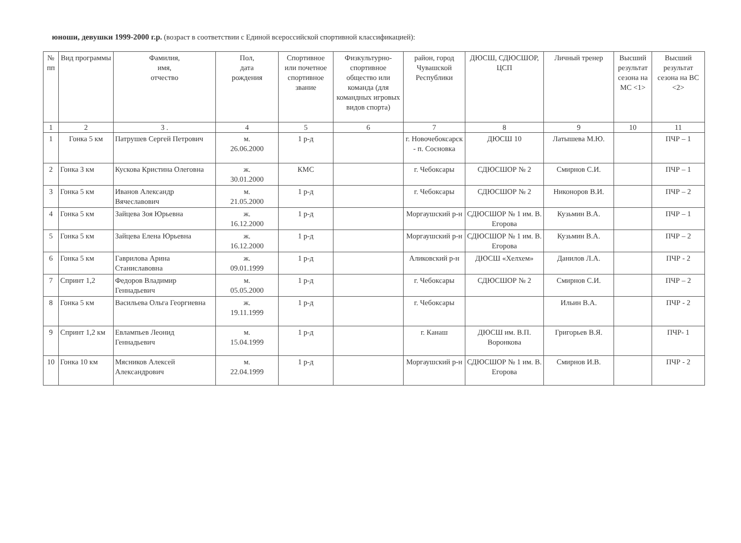юноши, девушки 1999-2000 г.р. (возраст в соответствии с Единой всероссийской спортивной классификацией):
| № пп | Вид программы | Фамилия, имя, отчество | Пол, дата рождения | Спортивное или почетное спортивное звание | Физкультурно-спортивное общество или команда (для командных игровых видов спорта) | район, город Чувашской Республики | ДЮСШ, СДЮСШОР, ЦСП | Личный тренер | Высший результат сезона на МС <1> | Высший результат сезона на ВС <2> |
| --- | --- | --- | --- | --- | --- | --- | --- | --- | --- | --- |
| 1 | 2 | 3 . | 4 | 5 | 6 | 7 | 8 | 9 | 10 | 11 |
| 1 | Гонка 5 км | Патрушев Сергей Петрович | м. 26.06.2000 | 1 р-д | | г. Новочебоксарск - п. Сосновка | ДЮСШ 10 | Латышева М.Ю. | | ПЧР – 1 |
| 2 | Гонка 3 км | Кускова Кристина Олеговна | ж. 30.01.2000 | КМС | | г. Чебоксары | СДЮСШОР № 2 | Смирнов С.И. | | ПЧР – 1 |
| 3 | Гонка 5 км | Иванов Александр Вячеславович | м. 21.05.2000 | 1 р-д | | г. Чебоксары | СДЮСШОР № 2 | Никоноров В.И. | | ПЧР – 2 |
| 4 | Гонка 5 км | Зайцева Зоя Юрьевна | ж. 16.12.2000 | 1 р-д | | Моргаушский р-н | СДЮСШОР № 1 им. В. Егорова | Кузьмин В.А. | | ПЧР – 1 |
| 5 | Гонка 5 км | Зайцева Елена Юрьевна | ж. 16.12.2000 | 1 р-д | | Моргаушский р-н | СДЮСШОР № 1 им. В. Егорова | Кузьмин В.А. | | ПЧР – 2 |
| 6 | Гонка 5 км | Гаврилова Арина Станиславовна | ж. 09.01.1999 | 1 р-д | | Аликовский р-н | ДЮСШ «Хелхем» | Данилов Л.А. | | ПЧР - 2 |
| 7 | Спринт 1,2 | Федоров Владимир Геннадьевич | м. 05.05.2000 | 1 р-д | | г. Чебоксары | СДЮСШОР № 2 | Смирнов С.И. | | ПЧР – 2 |
| 8 | Гонка 5 км | Васильева Ольга Георгиевна | ж. 19.11.1999 | 1 р-д | | г. Чебоксары | | Ильин В.А. | | ПЧР - 2 |
| 9 | Спринт 1,2 км | Евлампьев Леонид Геннадьевич | м. 15.04.1999 | 1 р-д | | г. Канаш | ДЮСШ им. В.П. Воронкова | Григорьев В.Я. | | ПЧР- 1 |
| 10 | Гонка 10 км | Мясников Алексей Александрович | м. 22.04.1999 | 1 р-д | | Моргаушский р-н | СДЮСШОР № 1 им. В. Егорова | Смирнов И.В. | | ПЧР - 2 |